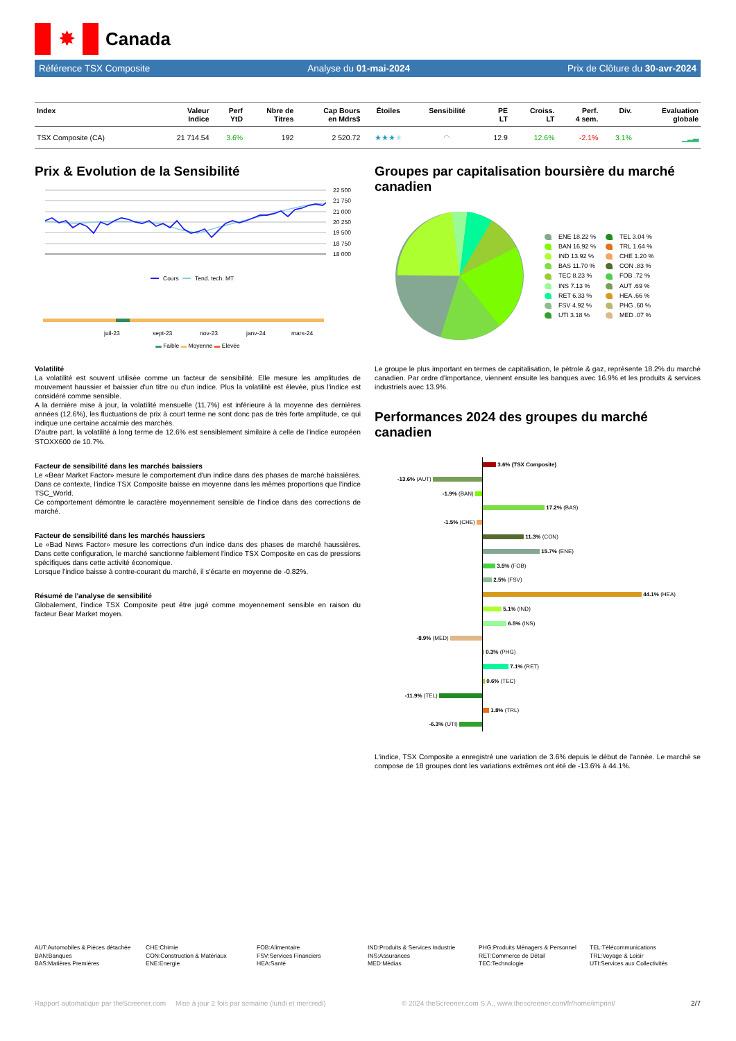✸
Canada
Référence TSX Composite Analyse du 01-mai-2024 Prix de Clôture du 30-avr-2024
| Index | Valeur Indice | Perf YtD | Nbre de Titres | Cap Bours en Mdrs$ | Étoiles | Sensibilité | PE LT | Croiss. LT | Perf. 4 sem. | Div. | Evaluation globale |
| --- | --- | --- | --- | --- | --- | --- | --- | --- | --- | --- | --- |
| TSX Composite (CA) | 21 714.54 | 3.6% | 192 | 2 520.72 | ★★★ ★ | ◠ | 12.9 | 12.6% | -2.1% | 3.1% | ▁▂▃ |
Prix & Evolution de la Sensibilité
22 500
21 750
21 000
20 250
19 500
18 750
18 000
Cours
Tend. tech. MT
juil-23
sept-23
nov-23
janv-24
mars-24
▬ Faible ▬ Moyenne ▬ Elevée
Volatilité
La volatilité est souvent utilisée comme un facteur de sensibilité. Elle mesure les amplitudes de mouvement haussier et baissier d'un titre ou d'un indice. Plus la volatilité est élevée, plus l'indice est considéré comme sensible.
A la dernière mise à jour, la volatilité mensuelle (11.7%) est inférieure à la moyenne des dernières années (12.6%), les fluctuations de prix à court terme ne sont donc pas de très forte amplitude, ce qui indique une certaine accalmie des marchés.
D'autre part, la volatilité à long terme de 12.6% est sensiblement similaire à celle de l'indice européen STOXX600 de 10.7%.
Facteur de sensibilité dans les marchés baissiers
Le «Bear Market Factor» mesure le comportement d'un indice dans des phases de marché baissières. Dans ce contexte, l'indice TSX Composite baisse en moyenne dans les mêmes proportions que l'indice TSC_World.
Ce comportement démontre le caractère moyennement sensible de l'indice dans des corrections de marché.
Facteur de sensibilité dans les marchés haussiers
Le «Bad News Factor» mesure les corrections d'un indice dans des phases de marché haussières. Dans cette configuration, le marché sanctionne faiblement l'indice TSX Composite en cas de pressions spécifiques dans cette activité économique.
Lorsque l'indice baisse à contre-courant du marché, il s'écarte en moyenne de -0.82%.
Résumé de l'analyse de sensibilité
Globalement, l'indice TSX Composite peut être jugé comme moyennement sensible en raison du facteur Bear Market moyen.
Groupes par capitalisation boursière du marché canadien
ENE 18.22 % TEL 3.04 % BAN 16.92 % TRL 1.64 % IND 13.92 % CHE 1.20 % BAS 11.70 % CON .83 % TEC 8.23 % FOB .72 % INS 7.13 % AUT .69 % RET 6.33 % HEA .66 % FSV 4.92 % PHG .60 % UTI 3.18 % MED .07 %
Le groupe le plus important en termes de capitalisation, le pétrole & gaz, représente 18.2% du marché canadien. Par ordre d'importance, viennent ensuite les banques avec 16.9% et les produits & services industriels avec 13.9%.
Performances 2024 des groupes du marché canadien
3.6% (TSX Composite)
-13.6% (AUT)
-1.9% (BAN)
17.2% (BAS)
-1.5% (CHE)
11.3% (CON)
15.7% (ENE)
3.5% (FOB)
2.5% (FSV)
44.1% (HEA)
5.1% (IND)
6.5% (INS)
-8.9% (MED)
0.3% (PHG)
7.1% (RET)
0.6% (TEC)
-11.9% (TEL)
1.8% (TRL)
-6.3% (UTI)
L'indice, TSX Composite a enregistré une variation de 3.6% depuis le début de l'année. Le marché se compose de 18 groupes dont les variations extrêmes ont été de -13.6% à 44.1%.
AUT:Automobiles & Pièces détachée
BAN:Banques
BAS:Matières Premières
CHE:Chimie
CON:Construction & Matériaux
ENE:Energie
FOB:Alimentaire
FSV:Services Financiers
HEA:Santé
IND:Produits & Services Industrie
INS:Assurances
MED:Médias
PHG:Produits Ménagers & Personnel
RET:Commerce de Détail
TEC:Technologie
TEL:Télécommunications
TRL:Voyage & Loisir
UTI:Services aux Collectivités
Rapport automatique par theScreener.com Mise à jour 2 fois par semaine (lundi et mercredi) © 2024 theScreener.com S.A., www.thescreener.com/fr/home/imprint/ 2/7